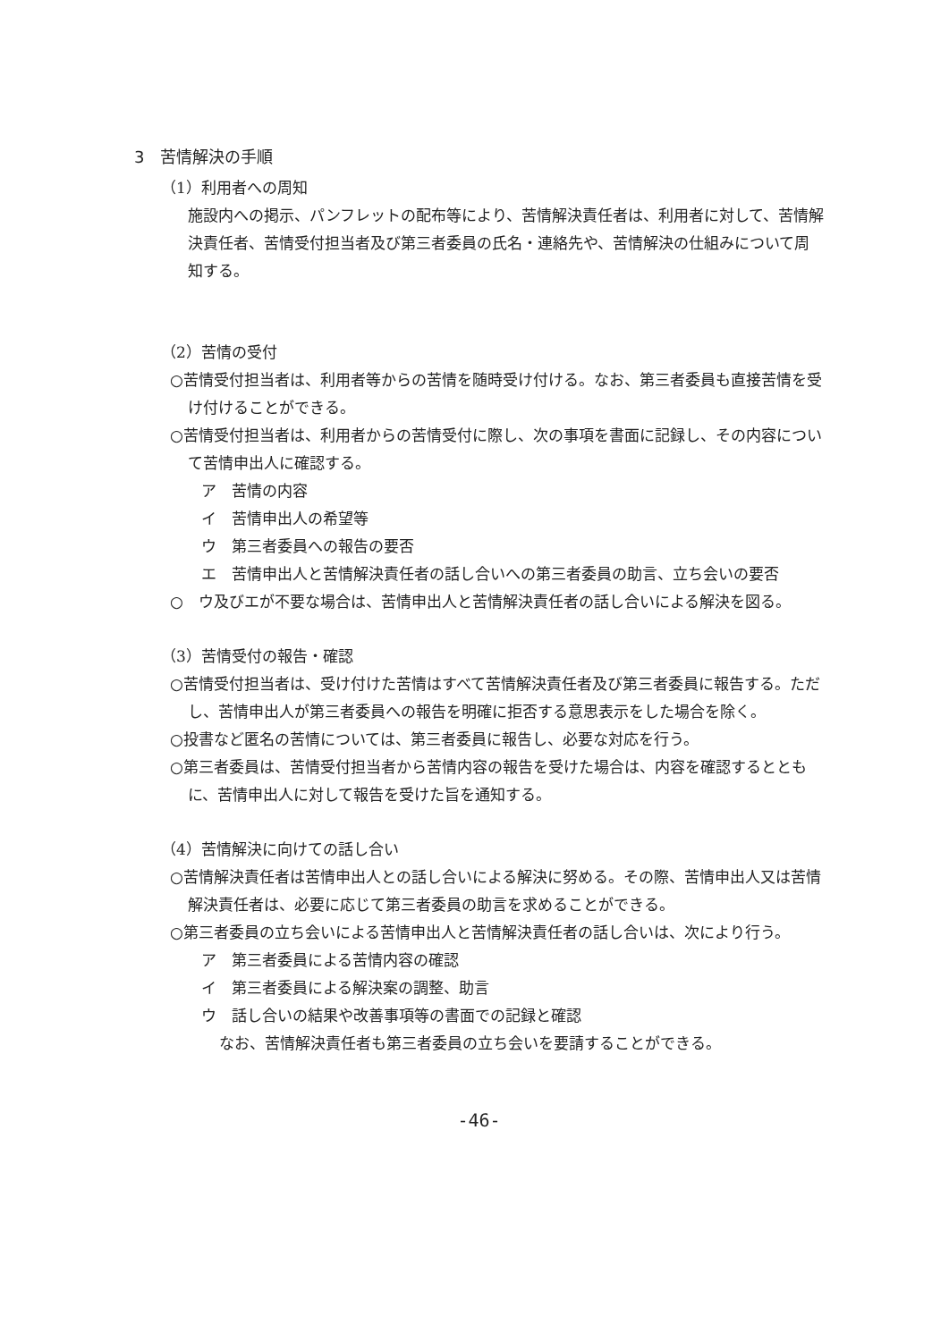3　苦情解決の手順
（1）利用者への周知
施設内への掲示、パンフレットの配布等により、苦情解決責任者は、利用者に対して、苦情解決責任者、苦情受付担当者及び第三者委員の氏名・連絡先や、苦情解決の仕組みについて周知する。
（2）苦情の受付
○苦情受付担当者は、利用者等からの苦情を随時受け付ける。なお、第三者委員も直接苦情を受け付けることができる。
○苦情受付担当者は、利用者からの苦情受付に際し、次の事項を書面に記録し、その内容について苦情申出人に確認する。
ア　苦情の内容
イ　苦情申出人の希望等
ウ　第三者委員への報告の要否
エ　苦情申出人と苦情解決責任者の話し合いへの第三者委員の助言、立ち会いの要否
○　ウ及びエが不要な場合は、苦情申出人と苦情解決責任者の話し合いによる解決を図る。
（3）苦情受付の報告・確認
○苦情受付担当者は、受け付けた苦情はすべて苦情解決責任者及び第三者委員に報告する。ただし、苦情申出人が第三者委員への報告を明確に拒否する意思表示をした場合を除く。
○投書など匿名の苦情については、第三者委員に報告し、必要な対応を行う。
○第三者委員は、苦情受付担当者から苦情内容の報告を受けた場合は、内容を確認するとともに、苦情申出人に対して報告を受けた旨を通知する。
（4）苦情解決に向けての話し合い
○苦情解決責任者は苦情申出人との話し合いによる解決に努める。その際、苦情申出人又は苦情解決責任者は、必要に応じて第三者委員の助言を求めることができる。
○第三者委員の立ち会いによる苦情申出人と苦情解決責任者の話し合いは、次により行う。
ア　第三者委員による苦情内容の確認
イ　第三者委員による解決案の調整、助言
ウ　話し合いの結果や改善事項等の書面での記録と確認
なお、苦情解決責任者も第三者委員の立ち会いを要請することができる。
-46-